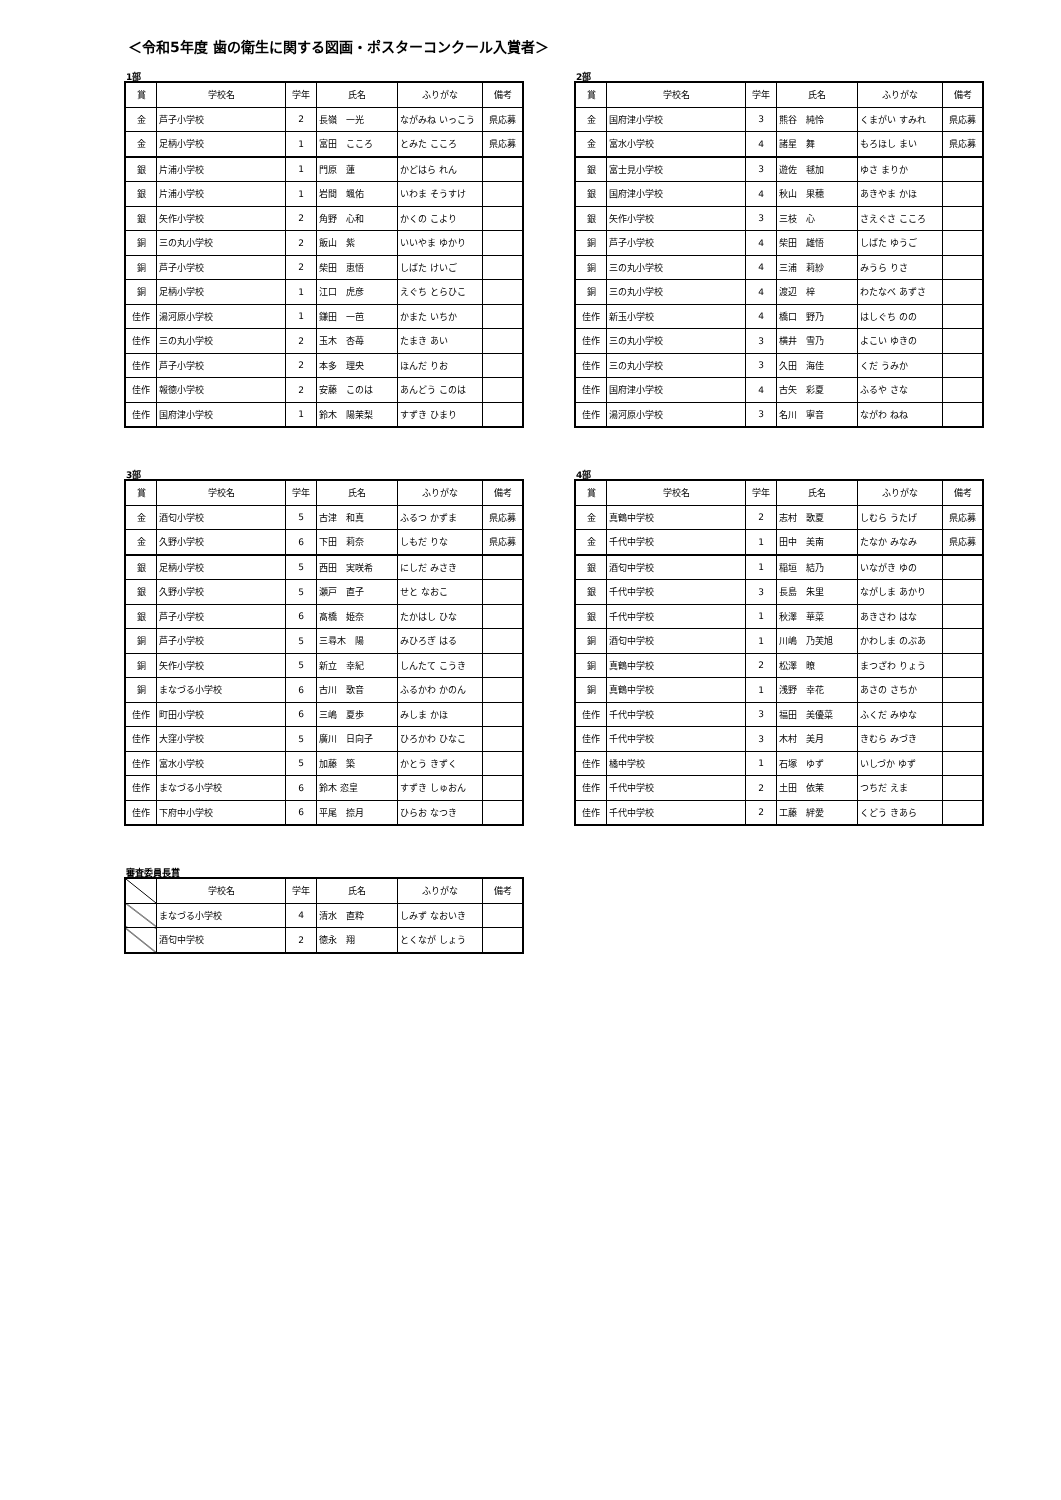＜令和5年度 歯の衛生に関する図画・ポスターコンクール入賞者＞
1部
| 賞 | 学校名 | 学年 | 氏名 | ふりがな | 備考 |
| --- | --- | --- | --- | --- | --- |
| 金 | 芦子小学校 | 2 | 長嶺 一光 | ながみね いっこう | 県応募 |
| 金 | 足柄小学校 | 1 | 富田 こころ | とみた こころ | 県応募 |
| 銀 | 片浦小学校 | 1 | 門原 蓮 | かどはら れん | |
| 銀 | 片浦小学校 | 1 | 岩間 颯佑 | いわま そうすけ | |
| 銀 | 矢作小学校 | 2 | 角野 心和 | かくの こより | |
| 銅 | 三の丸小学校 | 2 | 飯山 紫 | いいやま ゆかり | |
| 銅 | 芦子小学校 | 2 | 柴田 恵悟 | しばた けいご | |
| 銅 | 足柄小学校 | 1 | 江口 虎彦 | えぐち とらひこ | |
| 佳作 | 湯河原小学校 | 1 | 鎌田 一芭 | かまた いちか | |
| 佳作 | 三の丸小学校 | 2 | 玉木 杏苺 | たまき あい | |
| 佳作 | 芦子小学校 | 2 | 本多 理央 | ほんだ りお | |
| 佳作 | 報徳小学校 | 2 | 安藤 このは | あんどう このは | |
| 佳作 | 国府津小学校 | 1 | 鈴木 陽茉梨 | すずき ひまり | |
2部
| 賞 | 学校名 | 学年 | 氏名 | ふりがな | 備考 |
| --- | --- | --- | --- | --- | --- |
| 金 | 国府津小学校 | 3 | 熊谷 純怜 | くまがい すみれ | 県応募 |
| 金 | 富水小学校 | 4 | 諸星 舞 | もろほし まい | 県応募 |
| 銀 | 富士見小学校 | 3 | 遊佐 毬加 | ゆさ まりか | |
| 銀 | 国府津小学校 | 4 | 秋山 果穂 | あきやま かほ | |
| 銀 | 矢作小学校 | 3 | 三枝 心 | さえぐさ こころ | |
| 銅 | 芦子小学校 | 4 | 柴田 雄悟 | しばた ゆうご | |
| 銅 | 三の丸小学校 | 4 | 三浦 莉紗 | みうら りさ | |
| 銅 | 三の丸小学校 | 4 | 渡辺 梓 | わたなべ あずさ | |
| 佳作 | 新玉小学校 | 4 | 橋口 野乃 | はしぐち のの | |
| 佳作 | 三の丸小学校 | 3 | 横井 雪乃 | よこい ゆきの | |
| 佳作 | 三の丸小学校 | 3 | 久田 海佳 | くだ うみか | |
| 佳作 | 国府津小学校 | 4 | 古矢 彩夏 | ふるや さな | |
| 佳作 | 湯河原小学校 | 3 | 名川 寧音 | ながわ ねね | |
3部
| 賞 | 学校名 | 学年 | 氏名 | ふりがな | 備考 |
| --- | --- | --- | --- | --- | --- |
| 金 | 酒匂小学校 | 5 | 古津 和真 | ふるつ かずま | 県応募 |
| 金 | 久野小学校 | 6 | 下田 莉奈 | しもだ りな | 県応募 |
| 銀 | 足柄小学校 | 5 | 西田 実咲希 | にしだ みさき | |
| 銀 | 久野小学校 | 5 | 瀬戸 直子 | せと なおこ | |
| 銀 | 芦子小学校 | 6 | 髙橋 姫奈 | たかはし ひな | |
| 銅 | 芦子小学校 | 5 | 三尋木 陽 | みひろぎ はる | |
| 銅 | 矢作小学校 | 5 | 新立 幸紀 | しんたて こうき | |
| 銅 | まなづる小学校 | 6 | 古川 歌音 | ふるかわ かのん | |
| 佳作 | 町田小学校 | 6 | 三嶋 夏歩 | みしま かほ | |
| 佳作 | 大窪小学校 | 5 | 廣川 日向子 | ひろかわ ひなこ | |
| 佳作 | 富水小学校 | 5 | 加藤 築 | かとう きずく | |
| 佳作 | まなづる小学校 | 6 | 鈴木 恣皇 | すずき しゅおん | |
| 佳作 | 下府中小学校 | 6 | 平尾 捺月 | ひらお なつき | |
4部
| 賞 | 学校名 | 学年 | 氏名 | ふりがな | 備考 |
| --- | --- | --- | --- | --- | --- |
| 金 | 真鶴中学校 | 2 | 志村 歌夏 | しむら うたげ | 県応募 |
| 金 | 千代中学校 | 1 | 田中 美南 | たなか みなみ | 県応募 |
| 銀 | 酒匂中学校 | 1 | 稲垣 結乃 | いながき ゆの | |
| 銀 | 千代中学校 | 3 | 長島 朱里 | ながしま あかり | |
| 銀 | 千代中学校 | 1 | 秋澤 華菜 | あきさわ はな | |
| 銅 | 酒匂中学校 | 1 | 川嶋 乃芙旭 | かわしま のぶあ | |
| 銅 | 真鶴中学校 | 2 | 松澤 暸 | まつざわ りょう | |
| 銅 | 真鶴中学校 | 1 | 浅野 幸花 | あさの さちか | |
| 佳作 | 千代中学校 | 3 | 福田 美優菜 | ふくだ みゆな | |
| 佳作 | 千代中学校 | 3 | 木村 美月 | きむら みづき | |
| 佳作 | 橘中学校 | 1 | 石塚 ゆず | いしづか ゆず | |
| 佳作 | 千代中学校 | 2 | 土田 依茉 | つちだ えま | |
| 佳作 | 千代中学校 | 2 | 工藤 絆愛 | くどう きあら | |
審査委員長賞
| | 学校名 | 学年 | 氏名 | ふりがな | 備考 |
| --- | --- | --- | --- | --- | --- |
| | まなづる小学校 | 4 | 清水 直粋 | しみず なおいき | |
| | 酒匂中学校 | 2 | 徳永 翔 | とくなが しょう | |